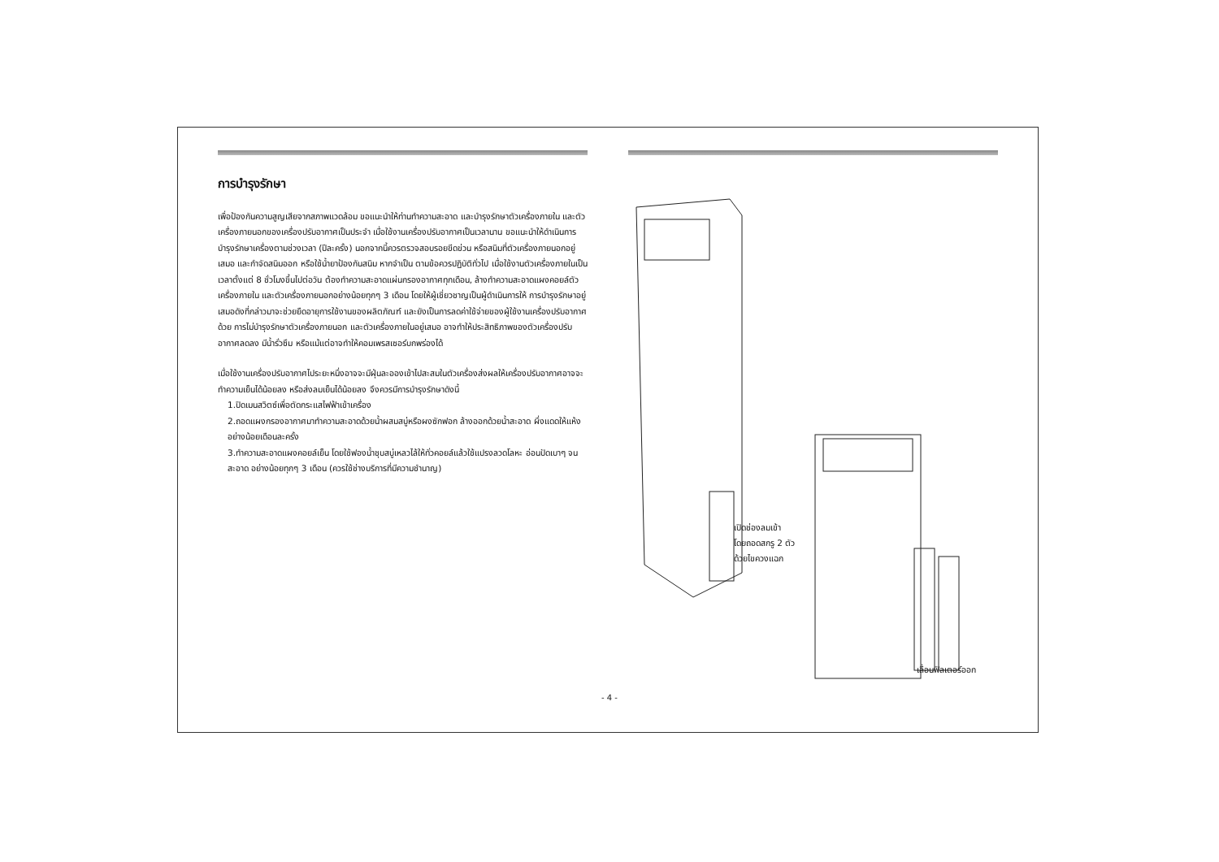การบำรุงรักษา
เพื่อป้องกันความสูญเสียจากสภาพแวดล้อม ขอแนะนำให้ท่านทำความสะอาด และบำรุงรักษาตัวเครื่องภายใน และตัวเครื่องภายนอกของเครื่องปรับอากาศเป็นประจำ เมื่อใช้งานเครื่องปรับอากาศเป็นเวลานาน ขอแนะนำให้ดำเนินการบำรุงรักษาเครื่องตามช่วงเวลา (ปีละครั้ง) นอกจากนี้ควรตรวจสอบรอยขีดข่วน หรือสนิมที่ตัวเครื่องภายนอกอยู่เสมอ และกำจัดสนิมออก หรือใช้น้ำยาป้องกันสนิม หากจำเป็น ตามข้อควรปฏิบัติทั่วไป เมื่อใช้งานตัวเครื่องภายในเป็นเวลาตั้งแต่ 8 ชั่วโมงขึ้นไปต่อวัน ต้องทำความสะอาดแผ่นกรองอากาศทุกเดือน, ล้างทำความสะอาดแผงคอยล์ตัวเครื่องภายใน และตัวเครื่องภายนอกอย่างน้อยทุกๆ 3 เดือน โดยให้ผู้เชี่ยวชาญเป็นผู้ดำเนินการให้ การบำรุงรักษาอยู่เสมอดังที่กล่าวมาจะช่วยยืดอายุการใช้งานของผลิตภัณฑ์ และยังเป็นการลดค่าใช้จ่ายของผู้ใช้งานเครื่องปรับอากาศด้วย การไม่บำรุงรักษาตัวเครื่องภายนอก และตัวเครื่องภายในอยู่เสมอ อาจทำให้ประสิทธิภาพของตัวเครื่องปรับอากาศลดลง มีน้ำรั่วซึม หรือแม้แต่อาจทำให้คอมเพรสเซอร์บกพร่องได้
เมื่อใช้งานเครื่องปรับอากาศไประยะหนึ่งอาจจะมีฝุ่นละอองเข้าไปสะสมในตัวเครื่องส่งผลให้เครื่องปรับอากาศอาจจะทำความเย็นได้น้อยลง หรือส่งลมเย็นได้น้อยลง จึงควรมีการบำรุงรักษาดังนี้
1.ปิดเมนสวิตซ์เพื่อตัดกระแสไฟฟ้าเข้าเครื่อง
2.ถอดแผงกรองอากาศมาทำความสะอาดด้วยน้ำผสมสบู่หรือผงซักฟอก ล้างออกด้วยน้ำสะอาด ผึ่งแดดให้แห้งอย่างน้อยเดือนละครั้ง
3.ทำความสะอาดแผงคอยล์เย็น โดยใช้ฟองน้ำชุบสบู่เหลวไล้ให้ทั่วคอยล์แล้วใช้แปรงลวดโลหะ อ่อนปัดเบาๆ จนสะอาด อย่างน้อยทุกๆ 3 เดือน (ควรใช้ช่างบริการที่มีความชำนาญ)
เปิดช่องลมเข้า
โดยถอดสกรู 2 ตัว
ด้วยไขควงแฉก
เลื่อนฟิลเตอร์ออก
- 4 -